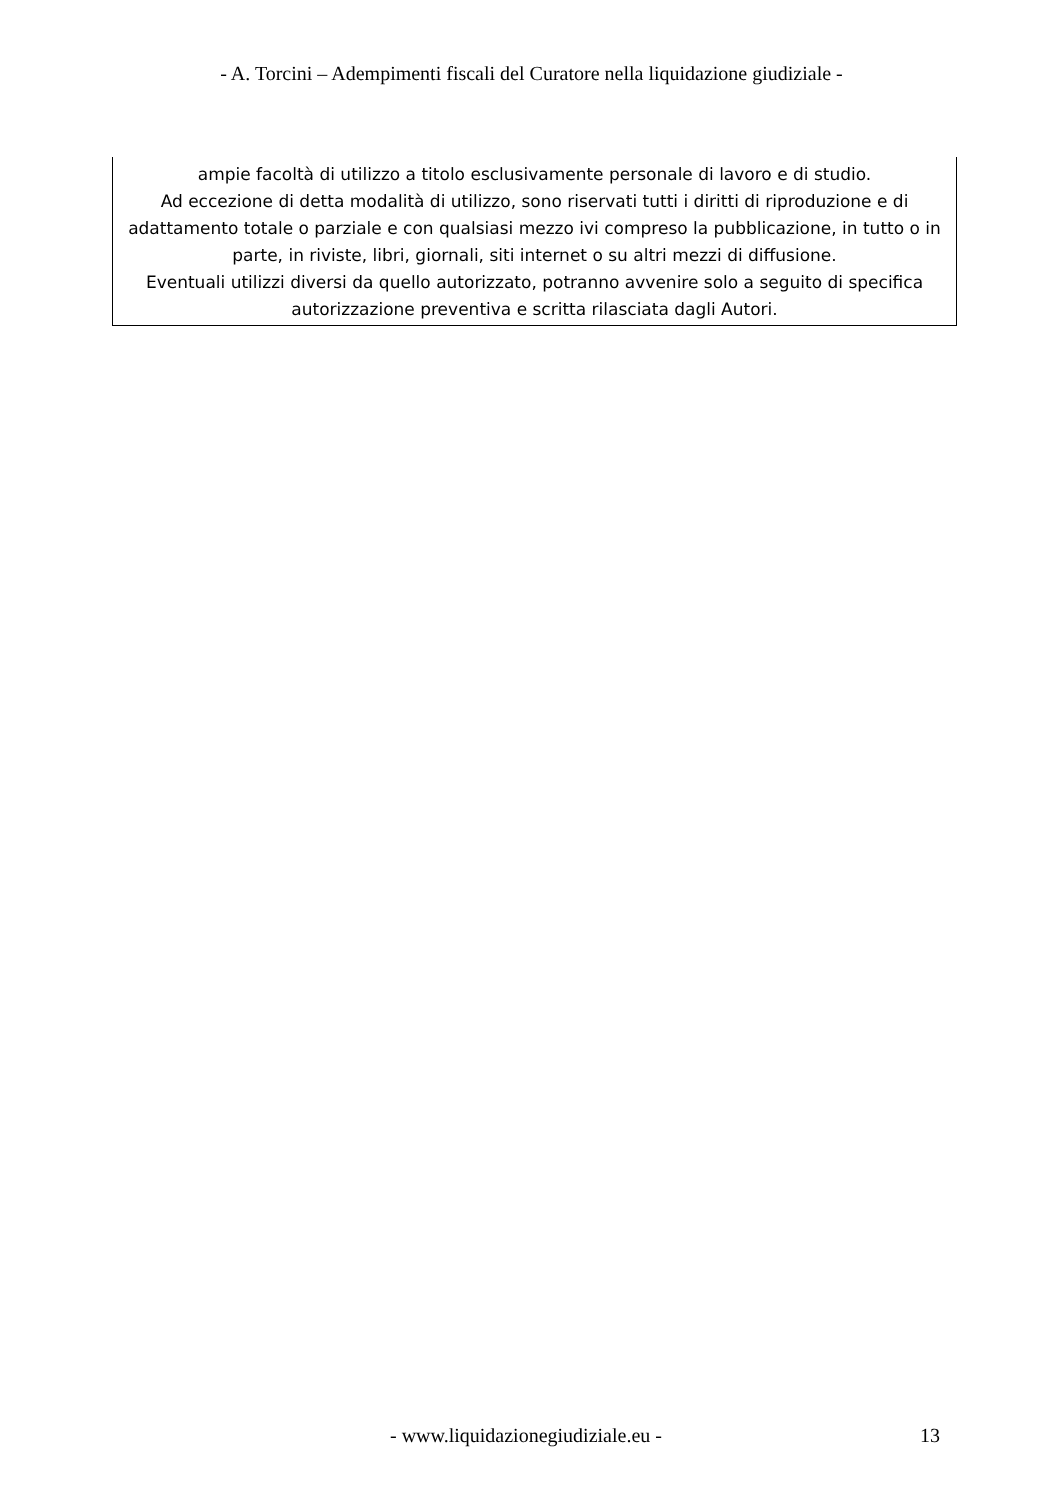- A. Torcini – Adempimenti fiscali del Curatore nella liquidazione giudiziale -
ampie facoltà di utilizzo a titolo esclusivamente personale di lavoro e di studio.
Ad eccezione di detta modalità di utilizzo, sono riservati tutti i diritti di riproduzione e di adattamento totale o parziale e con qualsiasi mezzo ivi compreso la pubblicazione, in tutto o in parte, in riviste, libri, giornali, siti internet o su altri mezzi di diffusione.
Eventuali utilizzi diversi da quello autorizzato, potranno avvenire solo a seguito di specifica autorizzazione preventiva e scritta rilasciata dagli Autori.
- www.liquidazionegiudiziale.eu - 13